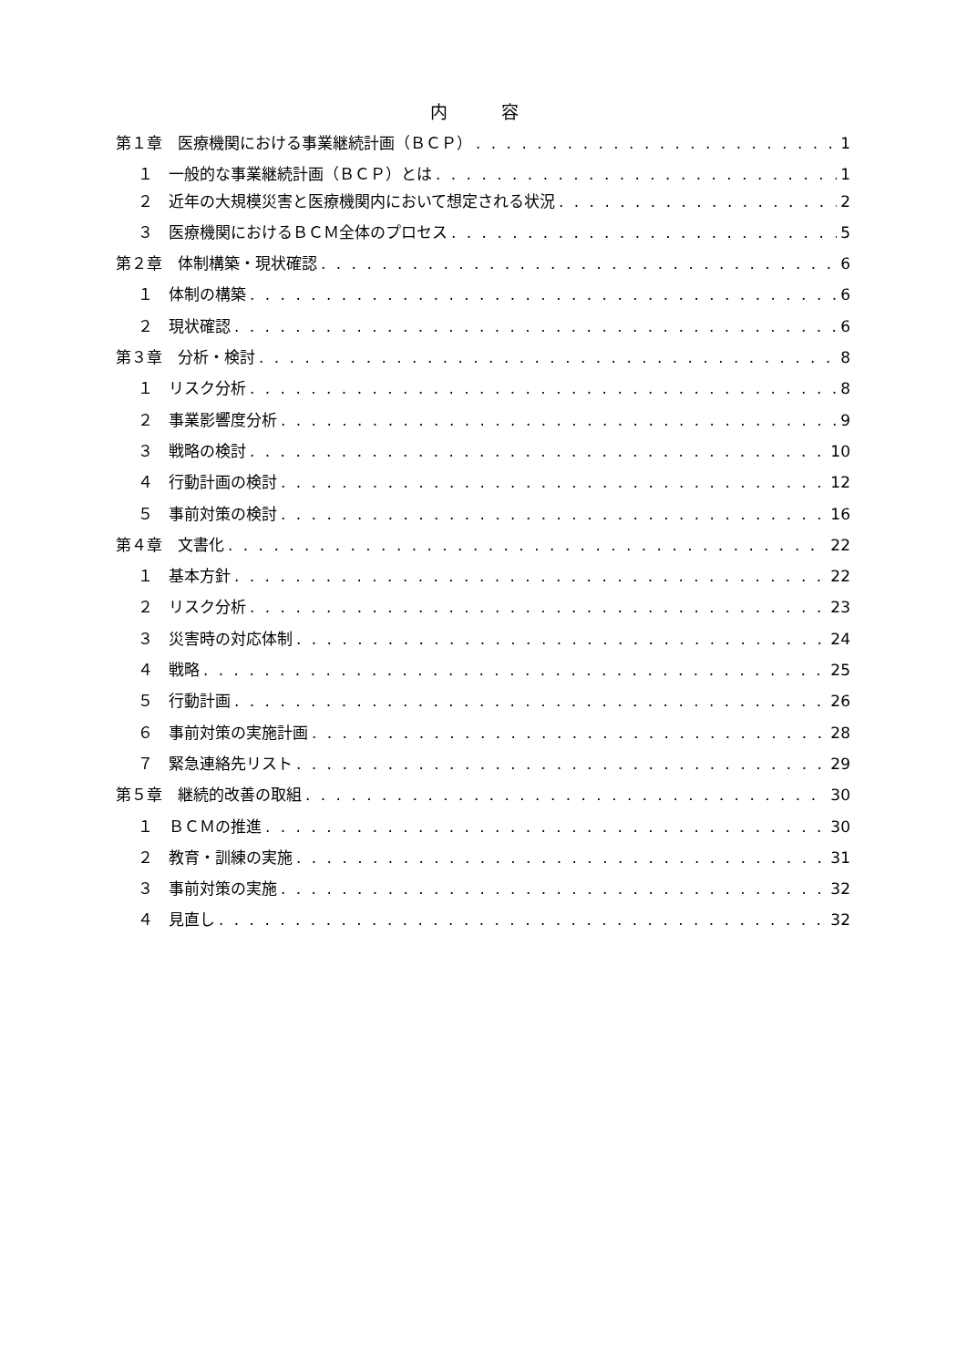内　容
第１章　医療機関における事業継続計画（ＢＣＰ） 1
１　一般的な事業継続計画（ＢＣＰ）とは 1
２　近年の大規模災害と医療機関内において想定される状況 2
３　医療機関におけるＢＣＭ全体のプロセス 5
第２章　体制構築・現状確認 6
１　体制の構築 6
２　現状確認 6
第３章　分析・検討 8
１　リスク分析 8
２　事業影響度分析 9
３　戦略の検討 10
４　行動計画の検討 12
５　事前対策の検討 16
第４章　文書化 22
１　基本方針 22
２　リスク分析 23
３　災害時の対応体制 24
４　戦略 25
５　行動計画 26
６　事前対策の実施計画 28
７　緊急連絡先リスト 29
第５章　継続的改善の取組 30
１　ＢＣＭの推進 30
２　教育・訓練の実施 31
３　事前対策の実施 32
４　見直し 32